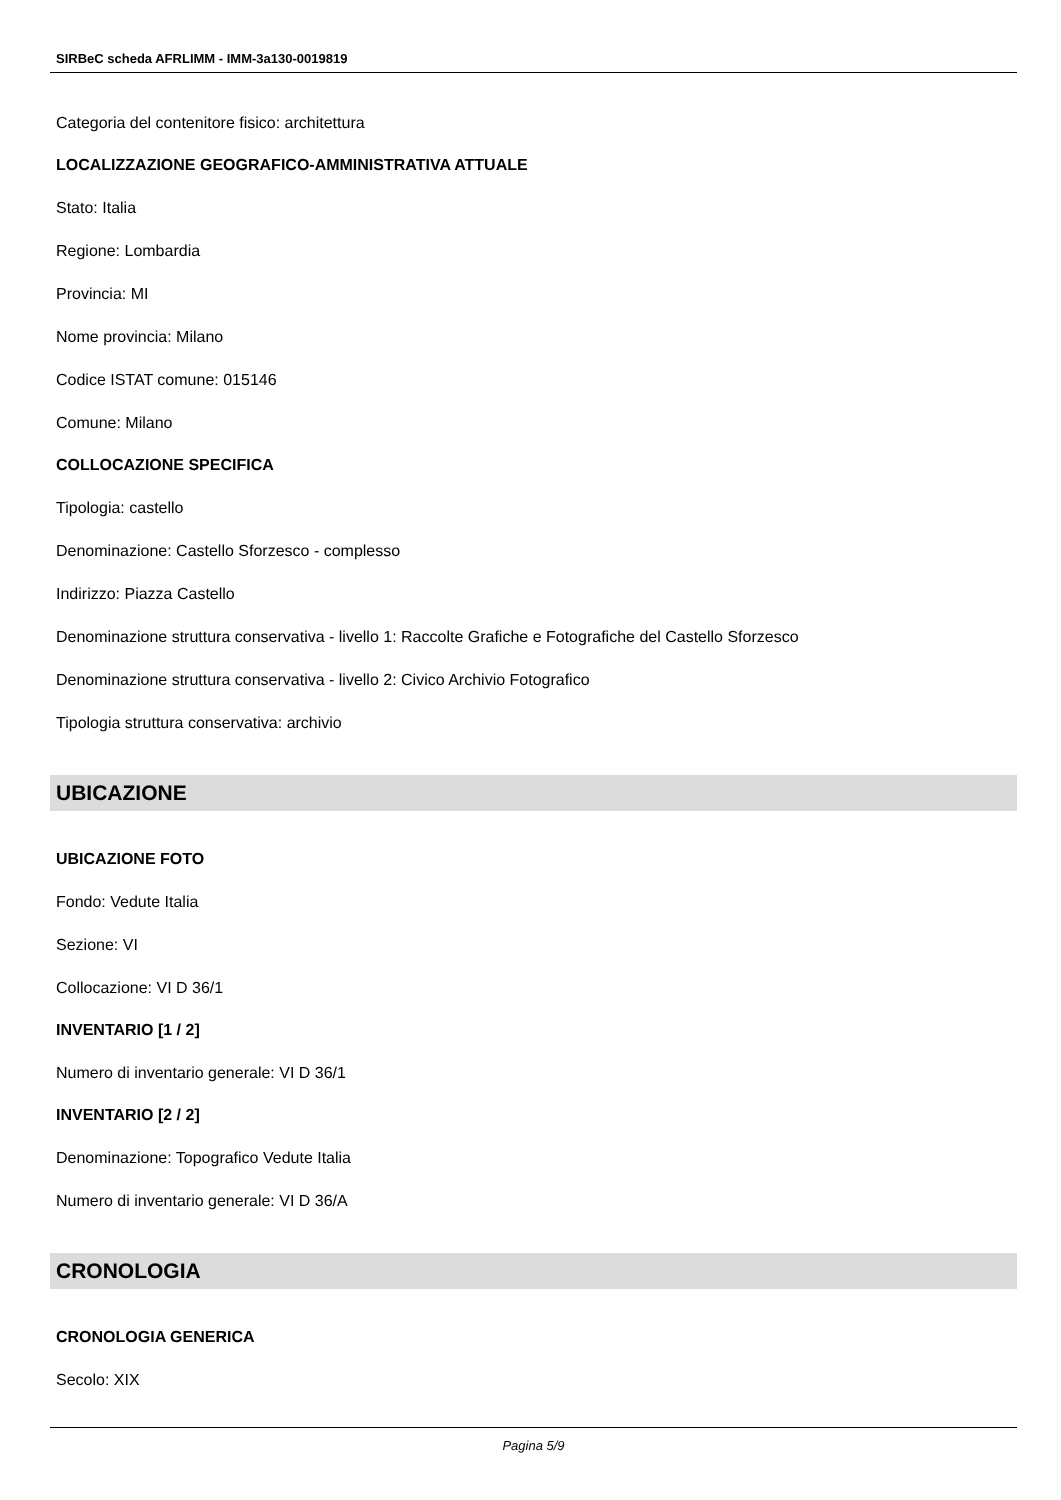SIRBeC scheda AFRLIMM - IMM-3a130-0019819
Categoria del contenitore fisico: architettura
LOCALIZZAZIONE GEOGRAFICO-AMMINISTRATIVA ATTUALE
Stato: Italia
Regione: Lombardia
Provincia: MI
Nome provincia: Milano
Codice ISTAT comune: 015146
Comune: Milano
COLLOCAZIONE SPECIFICA
Tipologia: castello
Denominazione: Castello Sforzesco - complesso
Indirizzo: Piazza Castello
Denominazione struttura conservativa - livello 1: Raccolte Grafiche e Fotografiche del Castello Sforzesco
Denominazione struttura conservativa - livello 2: Civico Archivio Fotografico
Tipologia struttura conservativa: archivio
UBICAZIONE
UBICAZIONE FOTO
Fondo: Vedute Italia
Sezione: VI
Collocazione: VI D 36/1
INVENTARIO [1 / 2]
Numero di inventario generale: VI D 36/1
INVENTARIO [2 / 2]
Denominazione: Topografico Vedute Italia
Numero di inventario generale: VI D 36/A
CRONOLOGIA
CRONOLOGIA GENERICA
Secolo: XIX
Pagina 5/9